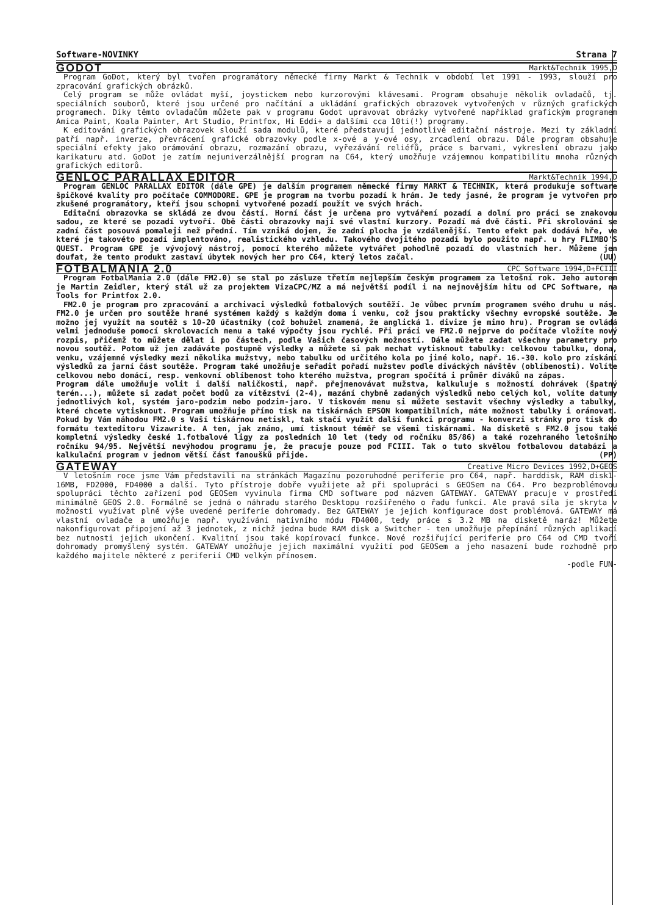Software-NOVINKY Strana 7
GODOT
Markt&Technik 1995,D
Program GoDot, který byl tvořen programátory německé firmy Markt & Technik v období let 1991 - 1993, slouží pro zpracování grafických obrázků.
Celý program se může ovládat myší, joystickem nebo kurzorovými klávesami. Program obsahuje několik ovladačů, tj. speciálních souborů, které jsou určené pro načítání a ukládání grafických obrazovek vytvořených v různých grafických programech. Díky těmto ovladačům můžete pak v programu Godot upravovat obrázky vytvořené například grafickým programem Amica Paint, Koala Painter, Art Studio, Printfox, Hi Eddi+ a dalšími cca 10ti(!) programy.
K editování grafických obrazovek slouží sada modulů, které představují jednotlivé editační nástroje. Mezi ty základní patří např. inverze, převrácení grafické obrazovky podle x-ové a y-ové osy, zrcadlení obrazu. Dále program obsahuje speciální efekty jako orámování obrazu, rozmazání obrazu, vyřezávání reliéfů, práce s barvami, vykreslení obrazu jako karikaturu atd. GoDot je zatím nejuniverzálnější program na C64, který umožňuje vzájemnou kompatibilitu mnoha různých grafických editorů.
GENLOC PARALLAX EDITOR
Markt&Technik 1994,D
Program GENLOC PARALLAX EDITOR (dále GPE) je dalším programem německé firmy MARKT & TECHNIK, která produkuje software špičkové kvality pro počítače COMMODORE. GPE je program na tvorbu pozadí k hrám. Je tedy jasné, že program je vytvořen pro zkušené programátory, kteří jsou schopni vytvořené pozadí použít ve svých hrách.
Editační obrazovka se skládá ze dvou částí. Horní část je určena pro vytváření pozadí a dolní pro práci se znakovou sadou, ze které se pozadí vytvoří. Obě části obrazovky mají své vlastní kurzory. Pozadí má dvě části. Při skrolování se zadní část posouvá pomaleji než přední. Tím vzniká dojem, že zadní plocha je vzdálenější. Tento efekt pak dodává hře, ve které je takovéto pozadí implentováno, realistického vzhledu. Takového dvojitého pozadí bylo použito např. u hry FLIMBO'S QUEST. Program GPE je vývojový nástroj, pomocí kterého můžete vytvářet pohodlně pozadí do vlastních her. Můžeme jen doufat, že tento produkt zastaví úbytek nových her pro C64, který letos začal. (UU)
FOTBALMANIA 2.0
CPC Software 1994,D+FCIII
Program FotbalMania 2.0 (dále FM2.0) se stal po zásluze třetím nejlepším českým programem za letošní rok. Jeho autorem je Martin Zeidler, který stál už za projektem VizaCPC/MZ a má největší podíl i na nejnovějším hitu od CPC Software, na Tools for Printfox 2.0.
FM2.0 je program pro zpracování a archivaci výsledků fotbalových soutěží. Je vůbec prvním programem svého druhu u nás. FM2.0 je určen pro soutěže hrané systémem každý s každým doma i venku, což jsou prakticky všechny evropské soutěže. Je možno jej využít na soutěž s 10-20 účastníky (což bohužel znamená, že anglická 1. divize je mimo hru). Program se ovládá velmi jednoduše pomocí skrolovacích menu a také výpočty jsou rychlé. Při práci ve FM2.0 nejprve do počítače vložíte nový rozpis, přičemž to můžete dělat i po částech, podle Vašich časových možností. Dále můžete zadat všechny parametry pro novou soutěž. Potom už jen zadáváte postupně výsledky a můžete si pak nechat vytisknout tabulky: celkovou tabulku, doma, venku, vzájemné výsledky mezi několika mužstvy, nebo tabulku od určitého kola po jiné kolo, např. 16.-30. kolo pro získání výsledků za jarní část soutěže. Program také umožňuje seřadit pořadí mužstev podle diváckých návštěv (oblíbenosti). Volíte celkovou nebo domácí, resp. venkovní oblíbenost toho kterého mužstva, program spočítá i průměr diváků na zápas.
Program dále umožňuje volit i další maličkosti, např. přejmenovávat mužstva, kalkuluje s možností dohrávek (špatný terén...), můžete si zadat počet bodů za vítězství (2-4), mazání chybně zadaných výsledků nebo celých kol, volíte datumy jednotlivých kol, systém jaro-podzim nebo podzim-jaro. V tiskovém menu si můžete sestavit všechny výsledky a tabulky, které chcete vytisknout. Program umožňuje přímo tisk na tiskárnách EPSON kompatibilních, máte možnost tabulky i orámovat. Pokud by Vám náhodou FM2.0 s Vaší tiskárnou netiskl, tak stačí využít další funkci programu - konverzi stránky pro tisk do formátu texteditoru Vizawrite. A ten, jak známo, umí tisknout téměř se všemi tiskárnami. Na disketě s FM2.0 jsou také kompletní výsledky české 1.fotbalové ligy za posledních 10 let (tedy od ročníku 85/86) a také rozehraného letošního ročníku 94/95. Největší nevýhodou programu je, že pracuje pouze pod FCIII. Tak o tuto skvělou fotbalovou databázi a kalkulační program v jednom větší část fanoušků přijde. (PP)
GATEWAY
Creative Micro Devices 1992,D+GEOS
V letošním roce jsme Vám představili na stránkách Magazínu pozoruhodné periferie pro C64, např. harddisk, RAM disk1-16MB, FD2000, FD4000 a další. Tyto přístroje dobře využijete až při spolupráci s GEOSem na C64. Pro bezproblémovou spolupráci těchto zařízení pod GEOSem vyvinula firma CMD software pod názvem GATEWAY. GATEWAY pracuje v prostředí minimálně GEOS 2.0. Formálně se jedná o náhradu starého Desktopu rozšířeného o řadu funkcí. Ale pravá síla je skryta v možnosti využívat plně výše uvedené periferie dohromady. Bez GATEWAY je jejich konfigurace dost problémová. GATEWAY má vlastní ovladače a umožňuje např. využívání nativního módu FD4000, tedy práce s 3.2 MB na disketě naráz! Můžete nakonfigurovat připojení až 3 jednotek, z nichž jedna bude RAM disk a Switcher - ten umožňuje přepínání různých aplikací bez nutnosti jejich ukončení. Kvalitní jsou také kopírovací funkce. Nové rozšiřující periferie pro C64 od CMD tvoří dohromady promyšlený systém. GATEWAY umožňuje jejich maximální využití pod GEOSem a jeho nasazení bude rozhodně pro každého majitele některé z periferií CMD velkým přínosem.
-podle FUN-